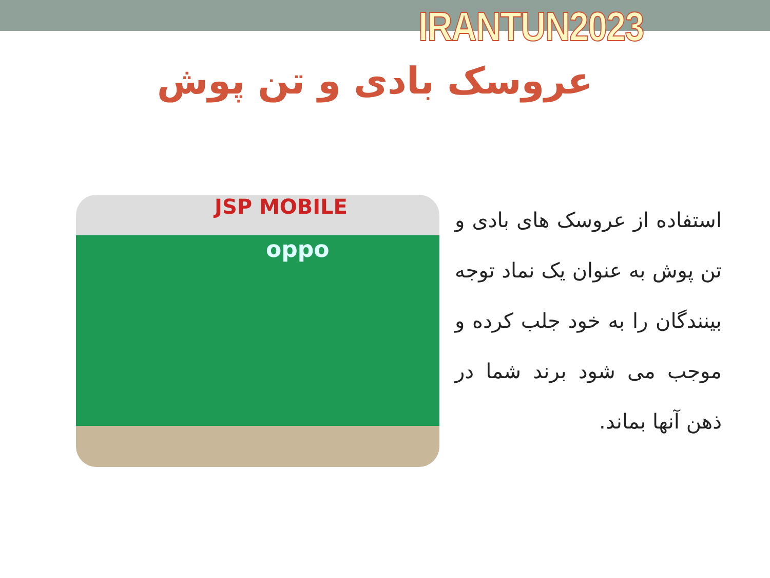IRANTUN2023
عروسک بادی و تن پوش
JSP MOBILE
oppo
استفاده از عروسک های بادی و تن پوش به عنوان یک نماد توجه بینندگان را به خود جلب کرده و موجب می شود برند شما در ذهن آنها بماند.